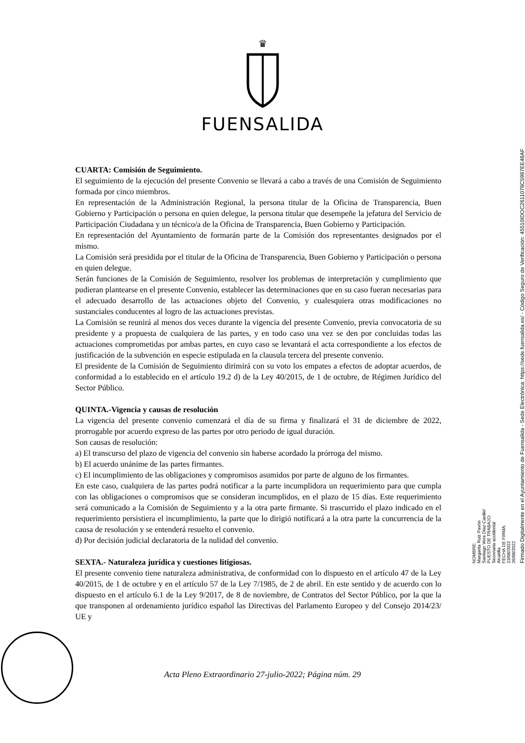♛
FUENSALIDA
CUARTA: Comisión de Seguimiento.
El seguimiento de la ejecución del presente Convenio se llevará a cabo a través de una Comisión de Seguimiento formada por cinco miembros.
En representación de la Administración Regional, la persona titular de la Oficina de Transparencia, Buen Gobierno y Participación o persona en quien delegue, la persona titular que desempeñe la jefatura del Servicio de Participación Ciudadana y un técnico/a de la Oficina de Transparencia, Buen Gobierno y Participación.
En representación del Ayuntamiento de formarán parte de la Comisión dos representantes designados por el mismo.
La Comisión será presidida por el titular de la Oficina de Transparencia, Buen Gobierno y Participación o persona en quien delegue.
Serán funciones de la Comisión de Seguimiento, resolver los problemas de interpretación y cumplimiento que pudieran plantearse en el presente Convenio, establecer las determinaciones que en su caso fueran necesarias para el adecuado desarrollo de las actuaciones objeto del Convenio, y cualesquiera otras modificaciones no sustanciales conducentes al logro de las actuaciones previstas.
La Comisión se reunirá al menos dos veces durante la vigencia del presente Convenio, previa convocatoria de su presidente y a propuesta de cualquiera de las partes, y en todo caso una vez se den por concluidas todas las actuaciones comprometidas por ambas partes, en cuyo caso se levantará el acta correspondiente a los efectos de justificación de la subvención en especie estipulada en la clausula tercera del presente convenio.
El presidente de la Comisión de Seguimiento dirimirá con su voto los empates a efectos de adoptar acuerdos, de conformidad a lo establecido en el artículo 19.2 d) de la Ley 40/2015, de 1 de octubre, de Régimen Jurídico del Sector Público.
QUINTA.-Vigencia y causas de resolución
La vigencia del presente convenio comenzará el día de su firma y finalizará el 31 de diciembre de 2022, prorrogable por acuerdo expreso de las partes por otro periodo de igual duración.
Son causas de resolución:
a) El transcurso del plazo de vigencia del convenio sin haberse acordado la prórroga del mismo.
b) El acuerdo unánime de las partes firmantes.
c) El incumplimiento de las obligaciones y compromisos asumidos por parte de alguno de los firmantes.
En este caso, cualquiera de las partes podrá notificar a la parte incumplidora un requerimiento para que cumpla con las obligaciones o compromisos que se consideran incumplidos, en el plazo de 15 días. Este requerimiento será comunicado a la Comisión de Seguimiento y a la otra parte firmante. Si trascurrido el plazo indicado en el requerimiento persistiera el incumplimiento, la parte que lo dirigió notificará a la otra parte la concurrencia de la causa de resolución y se entenderá resuelto el convenio.
d) Por decisión judicial declaratoria de la nulidad del convenio.
SEXTA.- Naturaleza jurídica y cuestiones litigiosas.
El presente convenio tiene naturaleza administrativa, de conformidad con lo dispuesto en el artículo 47 de la Ley 40/2015, de 1 de octubre y en el artículo 57 de la Ley 7/1985, de 2 de abril. En este sentido y de acuerdo con lo dispuesto en el artículo 6.1 de la Ley 9/2017, de 8 de noviembre, de Contratos del Sector Público, por la que la que transponen al ordenamiento jurídico español las Directivas del Parlamento Europeo y del Consejo 2014/23/ UE y
Acta Pleno Extraordinario 27-julio-2022; Página núm. 29
NOMBRE:
Margarita Ruiz Pavón
Santiago Vera Díaz-Cardiel
PUESTO DE TRABAJO:
Secretaria accidental
Alcaldía
FECHA DE FIRMA:
23/08/2022
26/08/2022
Firmado Digitalmente en el Ayuntamiento de Fuensalida - Sede Electrónica: https://sede.fuensalida.es/ - Código Seguro de Verificación: 45510IDOC2611078C5987EE48AF